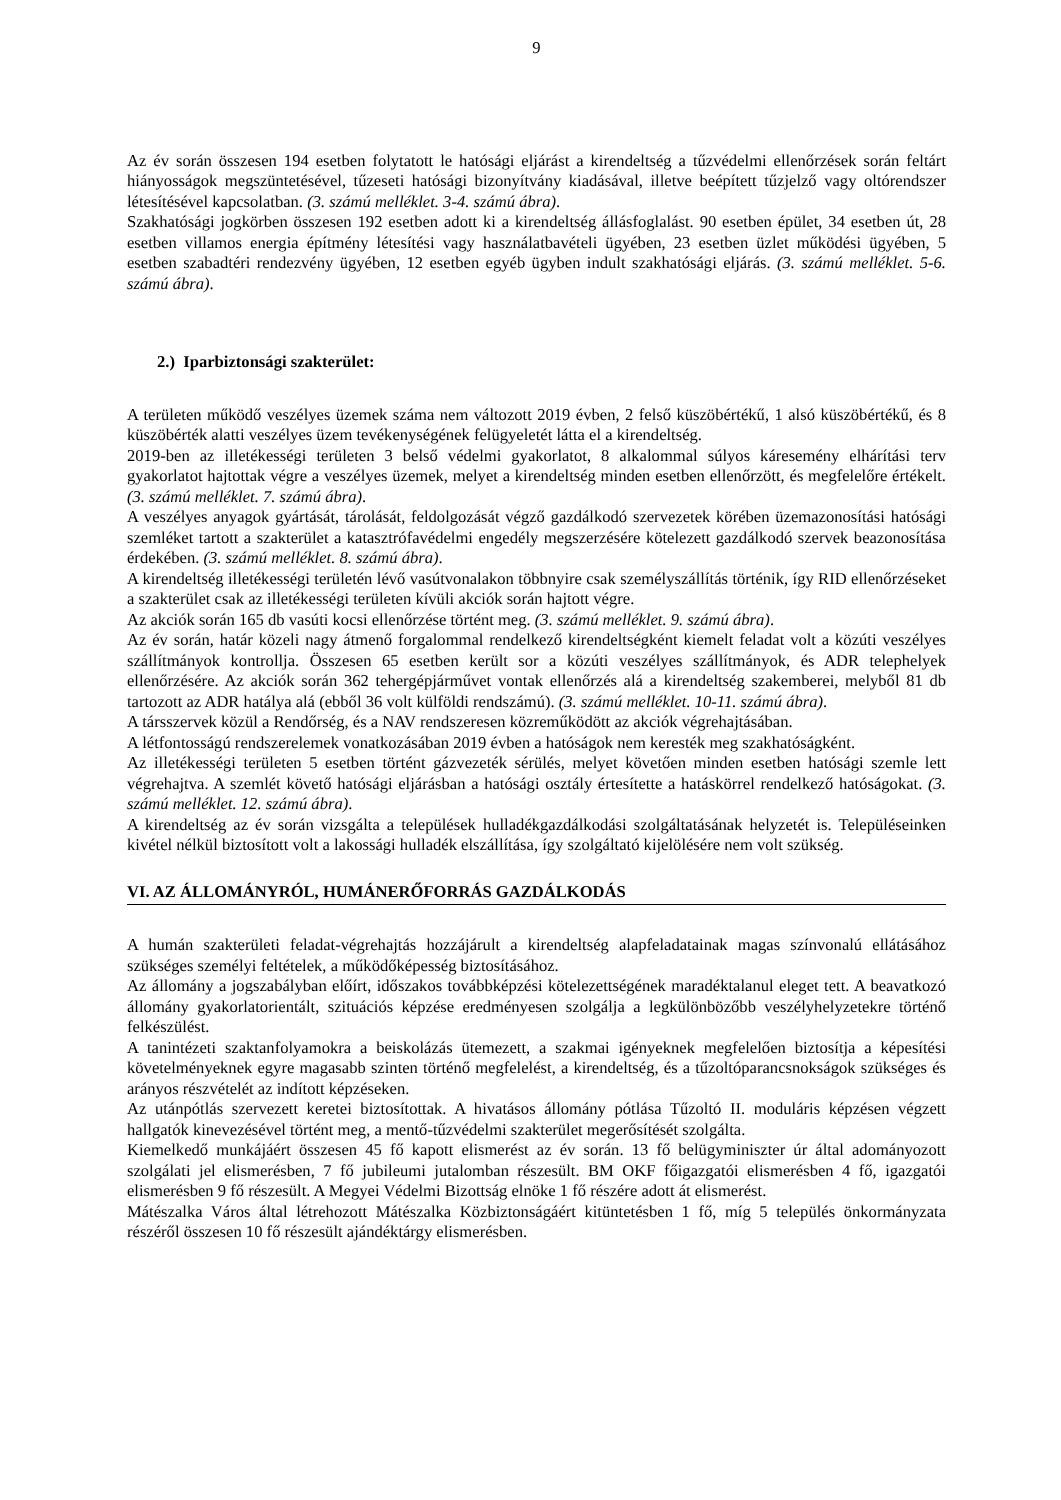9
Az év során összesen 194 esetben folytatott le hatósági eljárást a kirendeltség a tűzvédelmi ellenőrzések során feltárt hiányosságok megszüntetésével, tűzeseti hatósági bizonyítvány kiadásával, illetve beépített tűzjelző vagy oltórendszer létesítésével kapcsolatban. (3. számú melléklet. 3-4. számú ábra).
Szakhatósági jogkörben összesen 192 esetben adott ki a kirendeltség állásfoglalást. 90 esetben épület, 34 esetben út, 28 esetben villamos energia építmény létesítési vagy használatbavételi ügyében, 23 esetben üzlet működési ügyében, 5 esetben szabadtéri rendezvény ügyében, 12 esetben egyéb ügyben indult szakhatósági eljárás. (3. számú melléklet. 5-6. számú ábra).
2.) Iparbiztonsági szakterület:
A területen működő veszélyes üzemek száma nem változott 2019 évben, 2 felső küszöbértékű, 1 alsó küszöbértékű, és 8 küszöbérték alatti veszélyes üzem tevékenységének felügyeletét látta el a kirendeltség.
2019-ben az illetékességi területen 3 belső védelmi gyakorlatot, 8 alkalommal súlyos káresemény elhárítási terv gyakorlatot hajtottak végre a veszélyes üzemek, melyet a kirendeltség minden esetben ellenőrzött, és megfelelőre értékelt. (3. számú melléklet. 7. számú ábra).
A veszélyes anyagok gyártását, tárolását, feldolgozását végző gazdálkodó szervezetek körében üzemazonosítási hatósági szemléket tartott a szakterület a katasztrófavédelmi engedély megszerzésére kötelezett gazdálkodó szervek beazonosítása érdekében. (3. számú melléklet. 8. számú ábra).
A kirendeltség illetékességi területén lévő vasútvonalakon többnyire csak személyszállítás történik, így RID ellenőrzéseket a szakterület csak az illetékességi területen kívüli akciók során hajtott végre.
Az akciók során 165 db vasúti kocsi ellenőrzése történt meg. (3. számú melléklet. 9. számú ábra).
Az év során, határ közeli nagy átmenő forgalommal rendelkező kirendeltségként kiemelt feladat volt a közúti veszélyes szállítmányok kontrollja. Összesen 65 esetben került sor a közúti veszélyes szállítmányok, és ADR telephelyek ellenőrzésére. Az akciók során 362 tehergépjárművet vontak ellenőrzés alá a kirendeltség szakemberei, melyből 81 db tartozott az ADR hatálya alá (ebből 36 volt külföldi rendszámú). (3. számú melléklet. 10-11. számú ábra).
A társszervek közül a Rendőrség, és a NAV rendszeresen közreműködött az akciók végrehajtásában.
A létfontosságú rendszerelemek vonatkozásában 2019 évben a hatóságok nem keresték meg szakhatóságként.
Az illetékességi területen 5 esetben történt gázvezeték sérülés, melyet követően minden esetben hatósági szemle lett végrehajtva. A szemlét követő hatósági eljárásban a hatósági osztály értesítette a hatáskörrel rendelkező hatóságokat. (3. számú melléklet. 12. számú ábra).
A kirendeltség az év során vizsgálta a települések hulladékgazdálkodási szolgáltatásának helyzetét is. Településeinken kivétel nélkül biztosított volt a lakossági hulladék elszállítása, így szolgáltató kijelölésére nem volt szükség.
VI. AZ ÁLLOMÁNYRÓL, HUMÁNERŐFORRÁS GAZDÁLKODÁS
A humán szakterületi feladat-végrehajtás hozzájárult a kirendeltség alapfeladatainak magas színvonalú ellátásához szükséges személyi feltételek, a működőképesség biztosításához.
Az állomány a jogszabályban előírt, időszakos továbbképzési kötelezettségének maradéktalanul eleget tett. A beavatkozó állomány gyakorlatorientált, szituációs képzése eredményesen szolgálja a legkülönbözőbb veszélyhelyzetekre történő felkészülést.
A tanintézeti szaktanfolyamokra a beiskolázás ütemezett, a szakmai igényeknek megfelelően biztosítja a képesítési követelményeknek egyre magasabb szinten történő megfelelést, a kirendeltség, és a tűzoltóparancsnokságok szükséges és arányos részvételét az indított képzéseken.
Az utánpótlás szervezett keretei biztosítottak. A hivatásos állomány pótlása Tűzoltó II. moduláris képzésen végzett hallgatók kinevezésével történt meg, a mentő-tűzvédelmi szakterület megerősítését szolgálta.
Kiemelkedő munkájáért összesen 45 fő kapott elismerést az év során. 13 fő belügyminiszter úr által adományozott szolgálati jel elismerésben, 7 fő jubileumi jutalomban részesült. BM OKF főigazgatói elismerésben 4 fő, igazgatói elismerésben 9 fő részesült. A Megyei Védelmi Bizottság elnöke 1 fő részére adott át elismerést.
Mátészalka Város által létrehozott Mátészalka Közbiztonságáért kitüntetésben 1 fő, míg 5 település önkormányzata részéről összesen 10 fő részesült ajándéktárgy elismerésben.